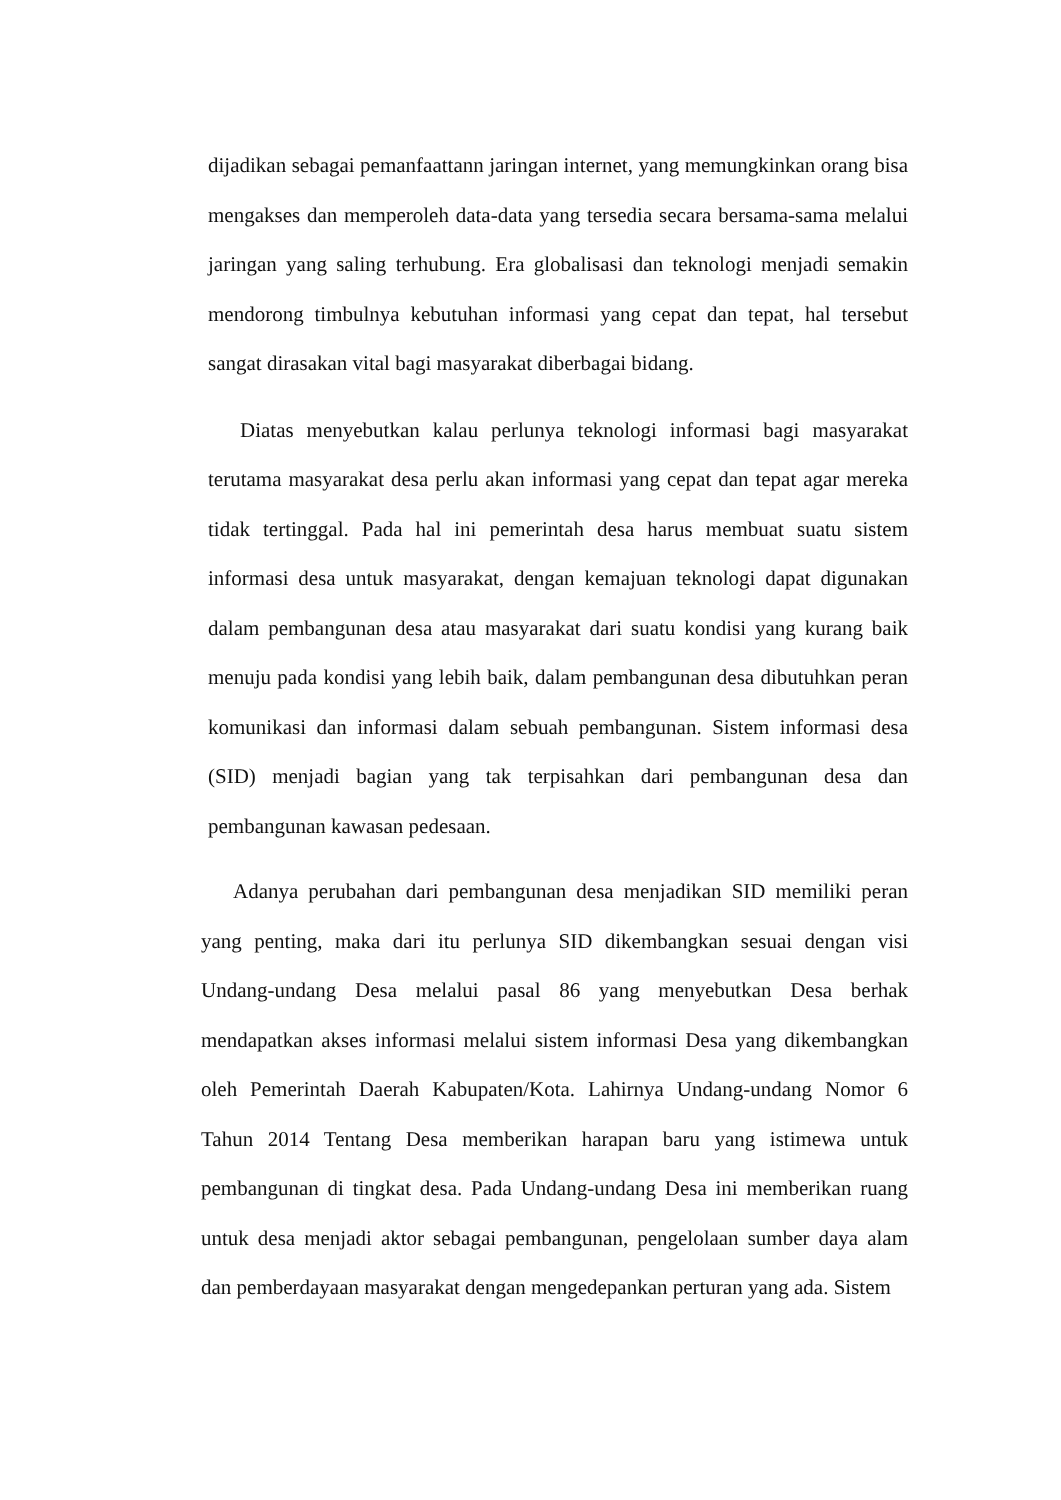dijadikan sebagai pemanfaattann jaringan internet, yang memungkinkan orang bisa mengakses dan memperoleh data-data yang tersedia secara bersama-sama melalui jaringan yang saling terhubung. Era globalisasi dan teknologi menjadi semakin mendorong timbulnya kebutuhan informasi yang cepat dan tepat, hal tersebut sangat dirasakan vital bagi masyarakat diberbagai bidang.
Diatas menyebutkan kalau perlunya teknologi informasi bagi masyarakat terutama masyarakat desa perlu akan informasi yang cepat dan tepat agar mereka tidak tertinggal. Pada hal ini pemerintah desa harus membuat suatu sistem informasi desa untuk masyarakat, dengan kemajuan teknologi dapat digunakan dalam pembangunan desa atau masyarakat dari suatu kondisi yang kurang baik menuju pada kondisi yang lebih baik, dalam pembangunan desa dibutuhkan peran komunikasi dan informasi dalam sebuah pembangunan. Sistem informasi desa (SID) menjadi bagian yang tak terpisahkan dari pembangunan desa dan pembangunan kawasan pedesaan.
Adanya perubahan dari pembangunan desa menjadikan SID memiliki peran yang penting, maka dari itu perlunya SID dikembangkan sesuai dengan visi Undang-undang Desa melalui pasal 86 yang menyebutkan Desa berhak mendapatkan akses informasi melalui sistem informasi Desa yang dikembangkan oleh Pemerintah Daerah Kabupaten/Kota. Lahirnya Undang-undang Nomor 6 Tahun 2014 Tentang Desa memberikan harapan baru yang istimewa untuk pembangunan di tingkat desa. Pada Undang-undang Desa ini memberikan ruang untuk desa menjadi aktor sebagai pembangunan, pengelolaan sumber daya alam dan pemberdayaan masyarakat dengan mengedepankan perturan yang ada. Sistem